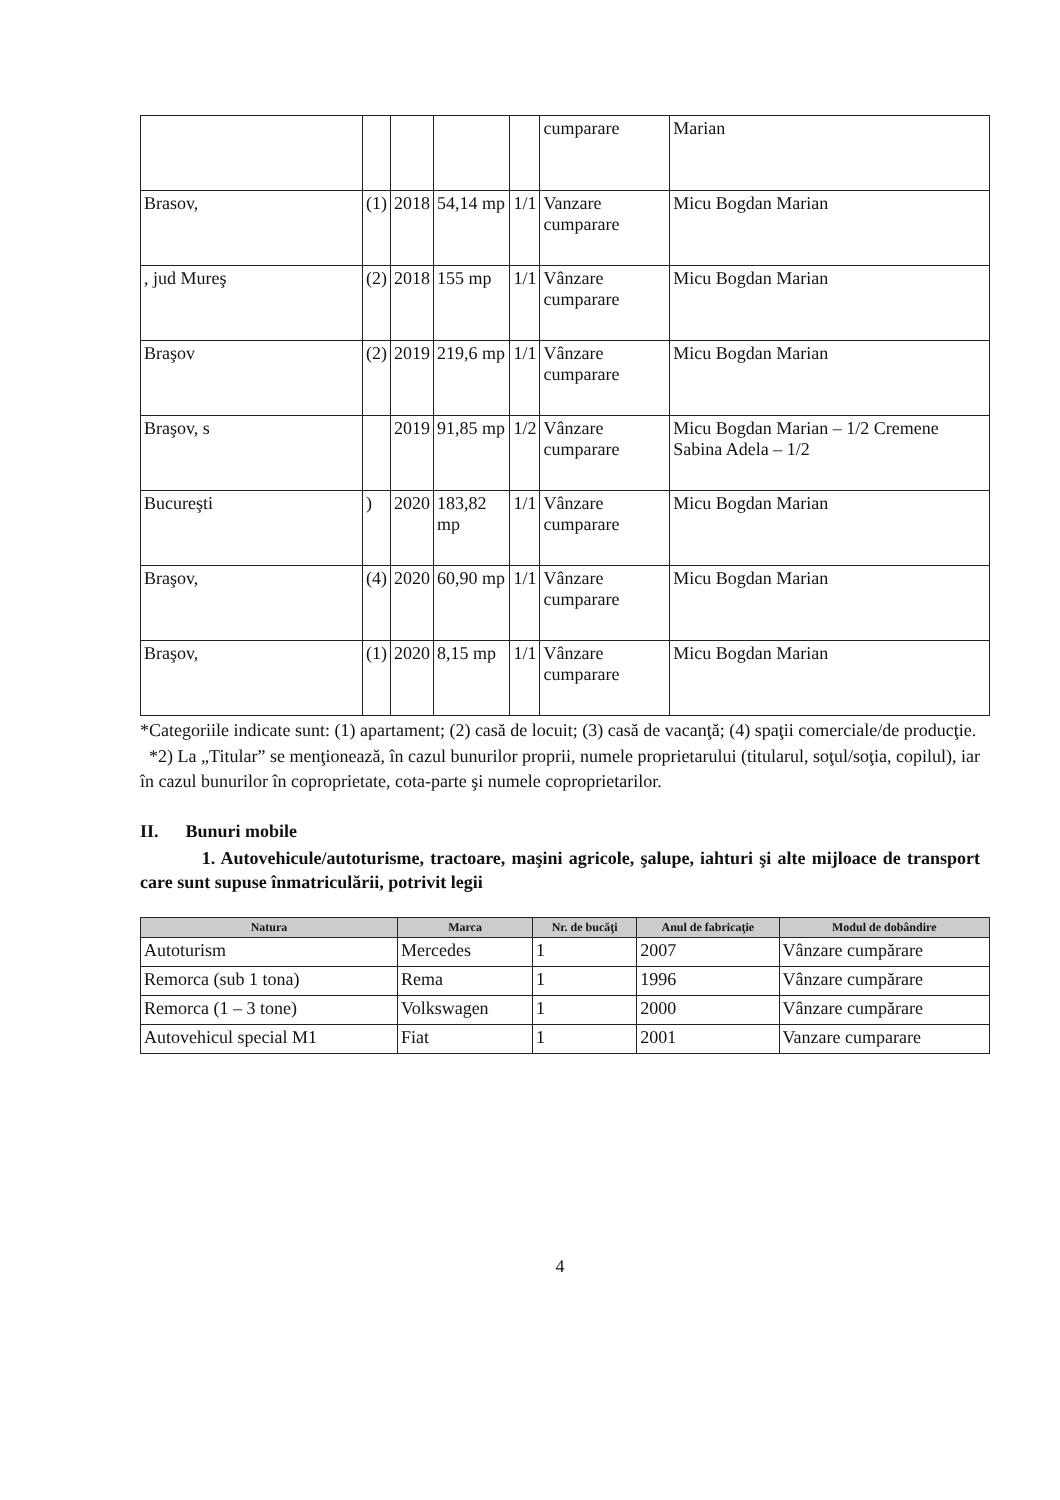| | | | | | cumparare | Marian |
| Brasov, | (1) | 2018 | 54,14 mp | 1/1 | Vanzare cumparare | Micu Bogdan Marian |
| , jud Mureş | (2) | 2018 | 155 mp | 1/1 | Vânzare cumparare | Micu Bogdan Marian |
| Braşov | (2) | 2019 | 219,6 mp | 1/1 | Vânzare cumparare | Micu Bogdan Marian |
| Braşov, s | | 2019 | 91,85 mp | 1/2 | Vânzare cumparare | Micu Bogdan Marian – 1/2 Cremene Sabina Adela – 1/2 |
| Bucureşti | ) | 2020 | 183,82 mp | 1/1 | Vânzare cumparare | Micu Bogdan Marian |
| Braşov, | (4) | 2020 | 60,90 mp | 1/1 | Vânzare cumparare | Micu Bogdan Marian |
| Braşov, | (1) | 2020 | 8,15 mp | 1/1 | Vânzare cumparare | Micu Bogdan Marian |
*Categoriile indicate sunt: (1) apartament; (2) casă de locuit; (3) casă de vacanţă; (4) spaţii comerciale/de producţie.
*2) La „Titular” se menţionează, în cazul bunurilor proprii, numele proprietarului (titularul, soţul/soţia, copilul), iar în cazul bunurilor în coproprietate, cota-parte şi numele coproprietarilor.
II. Bunuri mobile
1. Autovehicule/autoturisme, tractoare, maşini agricole, şalupe, iahturi şi alte mijloace de transport care sunt supuse înmatriculării, potrivit legii
| Natura | Marca | Nr. de bucăţi | Anul de fabricaţie | Modul de dobândire |
| --- | --- | --- | --- | --- |
| Autoturism | Mercedes | 1 | 2007 | Vânzare cumpărare |
| Remorca (sub 1 tona) | Rema | 1 | 1996 | Vânzare cumpărare |
| Remorca (1 – 3 tone) | Volkswagen | 1 | 2000 | Vânzare cumpărare |
| Autovehicul special M1 | Fiat | 1 | 2001 | Vanzare cumparare |
4